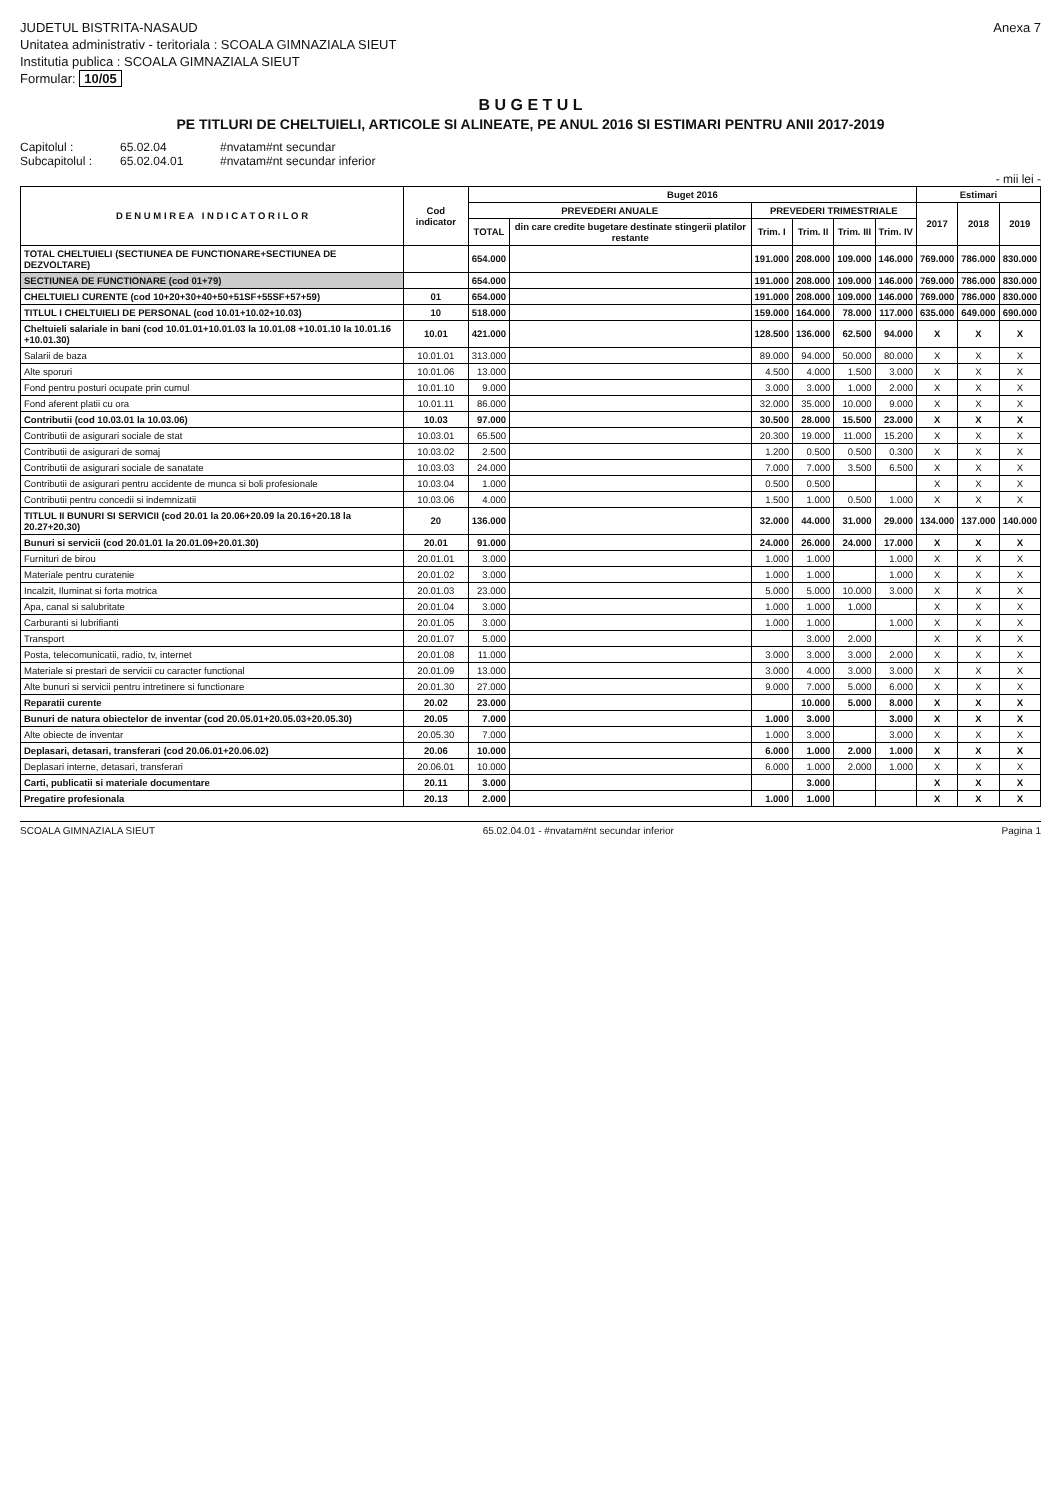JUDETUL BISTRITA-NASAUD
Unitatea administrativ - teritoriala : SCOALA GIMNAZIALA SIEUT
Institutia publica : SCOALA GIMNAZIALA SIEUT
Formular: 10/05
Anexa 7
B U G E T U L
PE TITLURI DE CHELTUIELI, ARTICOLE SI ALINEATE, PE ANUL 2016 SI ESTIMARI PENTRU ANII 2017-2019
Capitolul : 65.02.04 #nvatam#nt secundar Subcapitolul : 65.02.04.01 #nvatam#nt secundar inferior
- mii lei -
| D E N U M I R E A I N D I C A T O R I L O R | Cod indicator | Buget 2016 | | | | | | Estimari | | |
| --- | --- | --- | --- | --- | --- | --- | --- | --- | --- | --- |
| | | PREVEDERI ANUALE | | PREVEDERI TRIMESTRIALE | | | | 2017 | 2018 | 2019 |
| | | TOTAL | din care credite bugetare destinate stingerii platilor restante | Trim. I | Trim. II | Trim. III | Trim. IV | | | |
| TOTAL CHELTUIELI (SECTIUNEA DE FUNCTIONARE+SECTIUNEA DE DEZVOLTARE) | | 654.000 | | 191.000 | 208.000 | 109.000 | 146.000 | 769.000 | 786.000 | 830.000 |
| SECTIUNEA DE FUNCTIONARE (cod 01+79) | | 654.000 | | 191.000 | 208.000 | 109.000 | 146.000 | 769.000 | 786.000 | 830.000 |
| CHELTUIELI CURENTE (cod 10+20+30+40+50+51SF+55SF+57+59) | 01 | 654.000 | | 191.000 | 208.000 | 109.000 | 146.000 | 769.000 | 786.000 | 830.000 |
| TITLUL I CHELTUIELI DE PERSONAL (cod 10.01+10.02+10.03) | 10 | 518.000 | | 159.000 | 164.000 | 78.000 | 117.000 | 635.000 | 649.000 | 690.000 |
| Cheltuieli salariale in bani (cod 10.01.01+10.01.03 la 10.01.08 +10.01.10 la 10.01.16 +10.01.30) | 10.01 | 421.000 | | 128.500 | 136.000 | 62.500 | 94.000 | X | X | X |
| Salarii de baza | 10.01.01 | 313.000 | | 89.000 | 94.000 | 50.000 | 80.000 | X | X | X |
| Alte sporuri | 10.01.06 | 13.000 | | 4.500 | 4.000 | 1.500 | 3.000 | X | X | X |
| Fond pentru posturi ocupate prin cumul | 10.01.10 | 9.000 | | 3.000 | 3.000 | 1.000 | 2.000 | X | X | X |
| Fond aferent platii cu ora | 10.01.11 | 86.000 | | 32.000 | 35.000 | 10.000 | 9.000 | X | X | X |
| Contributii (cod 10.03.01 la 10.03.06) | 10.03 | 97.000 | | 30.500 | 28.000 | 15.500 | 23.000 | X | X | X |
| Contributii de asigurari sociale de stat | 10.03.01 | 65.500 | | 20.300 | 19.000 | 11.000 | 15.200 | X | X | X |
| Contributii de asigurari de somaj | 10.03.02 | 2.500 | | 1.200 | 0.500 | 0.500 | 0.300 | X | X | X |
| Contributii de asigurari sociale de sanatate | 10.03.03 | 24.000 | | 7.000 | 7.000 | 3.500 | 6.500 | X | X | X |
| Contributii de asigurari pentru accidente de munca si boli profesionale | 10.03.04 | 1.000 | | 0.500 | 0.500 | | | X | X | X |
| Contributii pentru concedii si indemnizatii | 10.03.06 | 4.000 | | 1.500 | 1.000 | 0.500 | 1.000 | X | X | X |
| TITLUL II BUNURI SI SERVICII (cod 20.01 la 20.06+20.09 la 20.16+20.18 la 20.27+20.30) | 20 | 136.000 | | 32.000 | 44.000 | 31.000 | 29.000 | 134.000 | 137.000 | 140.000 |
| Bunuri si servicii (cod 20.01.01 la 20.01.09+20.01.30) | 20.01 | 91.000 | | 24.000 | 26.000 | 24.000 | 17.000 | X | X | X |
| Furnituri de birou | 20.01.01 | 3.000 | | 1.000 | 1.000 | | 1.000 | X | X | X |
| Materiale pentru curatenie | 20.01.02 | 3.000 | | 1.000 | 1.000 | | 1.000 | X | X | X |
| Incalzit, Iluminat si forta motrica | 20.01.03 | 23.000 | | 5.000 | 5.000 | 10.000 | 3.000 | X | X | X |
| Apa, canal si salubritate | 20.01.04 | 3.000 | | 1.000 | 1.000 | 1.000 | | X | X | X |
| Carburanti si lubrifianti | 20.01.05 | 3.000 | | 1.000 | 1.000 | | 1.000 | X | X | X |
| Transport | 20.01.07 | 5.000 | | | 3.000 | 2.000 | | X | X | X |
| Posta, telecomunicatii, radio, tv, internet | 20.01.08 | 11.000 | | 3.000 | 3.000 | 3.000 | 2.000 | X | X | X |
| Materiale si prestari de servicii cu caracter functional | 20.01.09 | 13.000 | | 3.000 | 4.000 | 3.000 | 3.000 | X | X | X |
| Alte bunuri si servicii pentru intretinere si functionare | 20.01.30 | 27.000 | | 9.000 | 7.000 | 5.000 | 6.000 | X | X | X |
| Reparatii curente | 20.02 | 23.000 | | | 10.000 | 5.000 | 8.000 | X | X | X |
| Bunuri de natura obiectelor de inventar (cod 20.05.01+20.05.03+20.05.30) | 20.05 | 7.000 | | 1.000 | 3.000 | | 3.000 | X | X | X |
| Alte obiecte de inventar | 20.05.30 | 7.000 | | 1.000 | 3.000 | | 3.000 | X | X | X |
| Deplasari, detasari, transferari (cod 20.06.01+20.06.02) | 20.06 | 10.000 | | 6.000 | 1.000 | 2.000 | 1.000 | X | X | X |
| Deplasari interne, detasari, transferari | 20.06.01 | 10.000 | | 6.000 | 1.000 | 2.000 | 1.000 | X | X | X |
| Carti, publicatii si materiale documentare | 20.11 | 3.000 | | | 3.000 | | | X | X | X |
| Pregatire profesionala | 20.13 | 2.000 | | 1.000 | 1.000 | | | X | X | X |
SCOALA GIMNAZIALA SIEUT 65.02.04.01 - #nvatam#nt secundar inferior Pagina 1